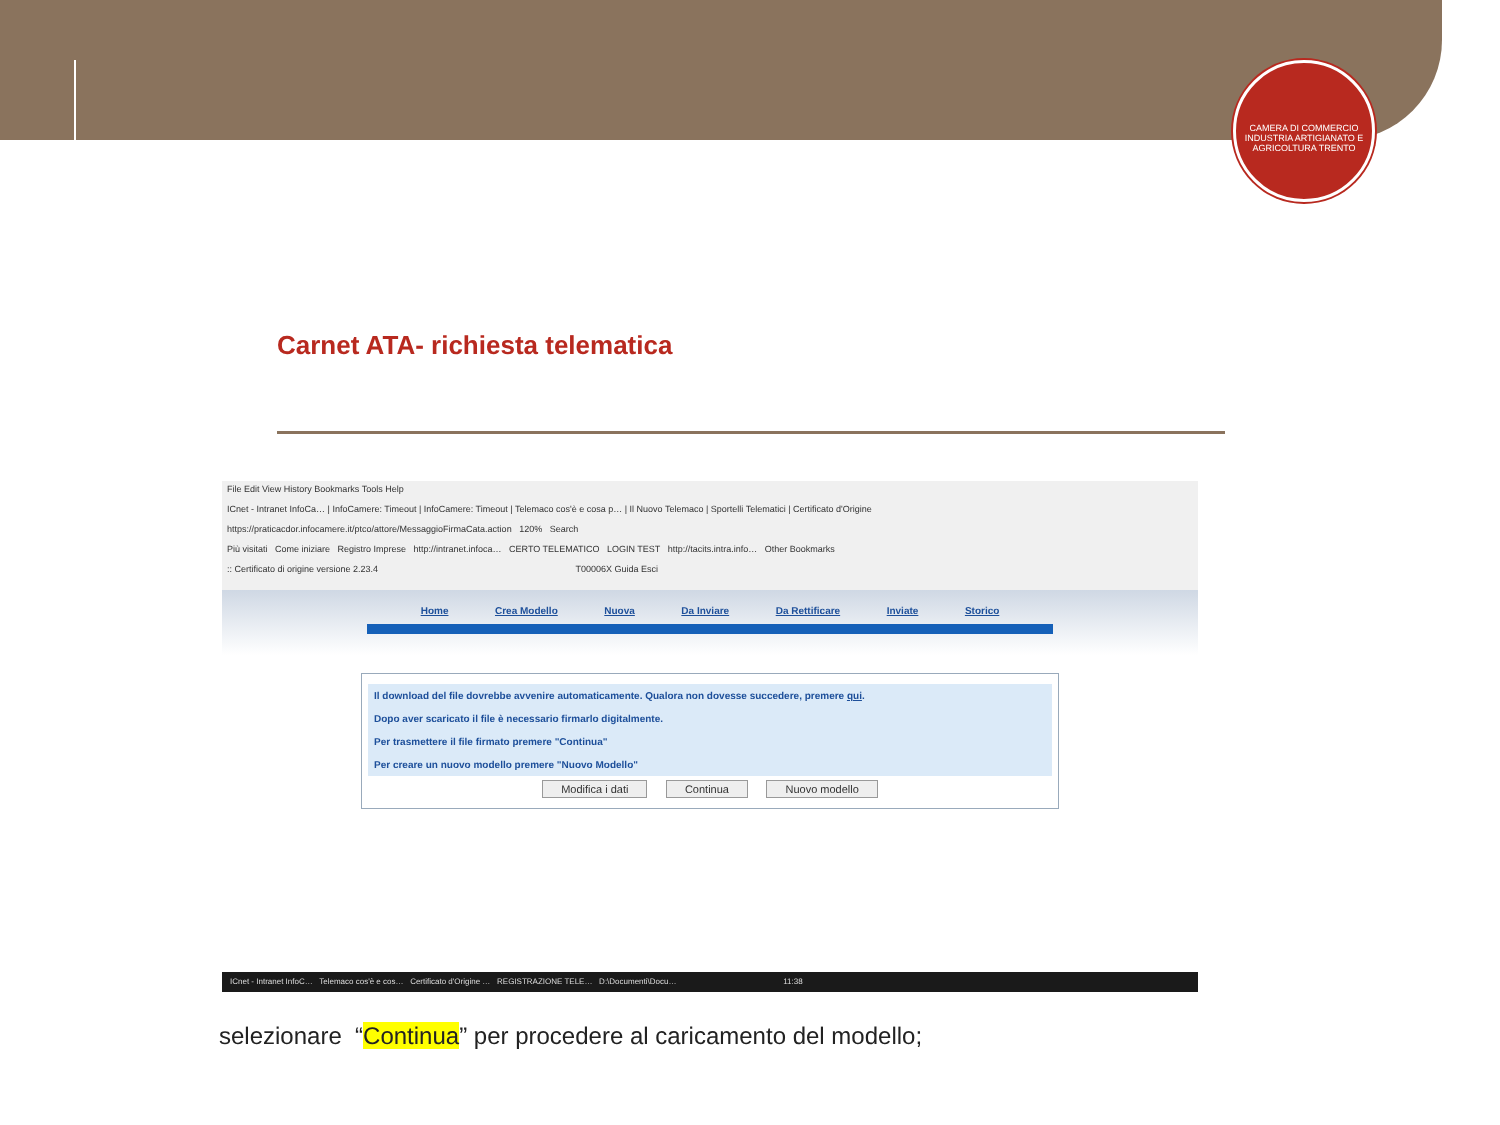CAMERA DI COMMERCIO INDUSTRIA ARTIGIANATO E AGRICOLTURA TRENTO
Carnet ATA- richiesta telematica
File Edit View History Bookmarks Tools Help
ICnet - Intranet InfoCa… | InfoCamere: Timeout | InfoCamere: Timeout | Telemaco cos'è e cosa p… | Il Nuovo Telemaco | Sportelli Telematici | Certificato d'Origine
https://praticacdor.infocamere.it/ptco/attore/MessaggioFirmaCata.action 120% Search
Più visitati Come iniziare Registro Imprese http://intranet.infoca… CERTO TELEMATICO LOGIN TEST http://tacits.intra.info… Other Bookmarks
:: Certificato di origine versione 2.23.4 T00006X Guida Esci
Home Crea Modello Nuova Da Inviare Da Rettificare Inviate Storico
Il download del file dovrebbe avvenire automaticamente. Qualora non dovesse succedere, premere qui.
Dopo aver scaricato il file è necessario firmarlo digitalmente.
Per trasmettere il file firmato premere "Continua"
Per creare un nuovo modello premere "Nuovo Modello"
Modifica i dati Continua Nuovo modello
ICnet - Intranet InfoC… Telemaco cos'è e cos… Certificato d'Origine … REGISTRAZIONE TELE… D:\Documenti\Docu… 11:38
selezionare “Continua” per procedere al caricamento del modello;